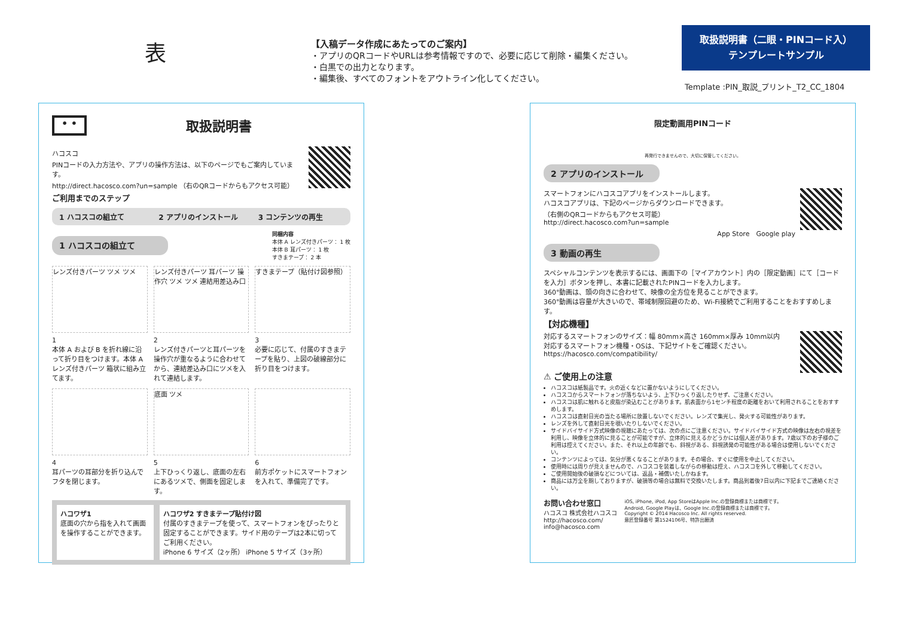表
【入稿データ作成にあたってのご案内】
・アプリのQRコードやURLは参考情報ですので、必要に応じて削除・編集ください。
・白黒での出力となります。
・編集後、すべてのフォントをアウトライン化してください。
取扱説明書（二眼・PINコード入）
テンプレートサンプル
Template :PIN_取説_プリント_T2_CC_1804
• •
取扱説明書
ハコスコ
PINコードの入力方法や、アプリの操作方法は、以下のページでもご案内しています。
http://direct.hacosco.com?un=sample （右のQRコードからもアクセス可能）
ご利用までのステップ
1 ハコスコの組立て 2 アプリのインストール 3 コンテンツの再生
1 ハコスコの組立て
同梱内容
本体 A レンズ付きパーツ： 1 枚
本体 B 耳パーツ： 1 枚
すきまテープ： 2 本
レンズ付きパーツ ツメ ツメ
1
本体 A および B を折れ線に沿って折り目をつけます。本体 A レンズ付きパーツ 箱状に組み立てます。
レンズ付きパーツ 耳パーツ 操作穴 ツメ ツメ 連結用差込み口
2
レンズ付きパーツと耳パーツを操作穴が重なるように合わせてから、連結差込み口にツメを入れて連結します。
すきまテープ（貼付け図参照）
3
必要に応じて、付属のすきまテープを貼り、上図の破線部分に折り目をつけます。
4
耳パーツの耳部分を折り込んでフタを閉じます。
底面 ツメ
5
上下ひっくり返し、底面の左右にあるツメで、側面を固定します。
6
前方ポケットにスマートフォンを入れて、準備完了です。
ハコワザ1
底面の穴から指を入れて画面を操作することができます。
ハコワザ2 すきまテープ貼付け図
付属のすきまテープを使って、スマートフォンをぴったりと固定することができます。サイド用のテープは2本に切ってご利用ください。
iPhone 6 サイズ（2ヶ所） iPhone 5 サイズ（3ヶ所）
限定動画用PINコード
再発行できませんので、大切に保管してください。
2 アプリのインストール
スマートフォンにハコスコアプリをインストールします。
ハコスコアプリは、下記のページからダウンロードできます。
（右側のQRコードからもアクセス可能）
http://direct.hacosco.com?un=sample
App Store　Google play
3 動画の再生
スペシャルコンテンツを表示するには、画面下の［マイアカウント］内の［限定動画］にて［コードを入力］ボタンを押し、本書に記載されたPINコードを入力します。
360°動画は、頭の向きに合わせて、映像の全方位を見ることができます。
360°動画は容量が大きいので、帯域制限回避のため、Wi-Fi接続でご利用することをおすすめします。
【対応機種】
対応するスマートフォンのサイズ：幅 80mm×高さ 160mm×厚み 10mm以内
対応するスマートフォン機種・OSは、下記サイトをご確認ください。
https://hacosco.com/compatibility/
⚠ ご使用上の注意
ハコスコは紙製品です。火の近くなどに置かないようにしてください。
ハコスコからスマートフォンが落ちないよう、上下ひっくり返したりせず、ご注意ください。
ハコスコは肌に触れると皮脂が染込むことがあります。肌表面から1センチ程度の距離をおいて利用されることをおすすめします。
ハコスコは直射日光の当たる場所に放置しないでください。レンズで集光し、発火する可能性があります。
レンズを外して直射日光を覗いたりしないでください。
サイドバイサイド方式映像の視聴にあたっては、次の点にご注意ください。サイドバイサイド方式の映像は左右の視差を利用し、映像を立体的に見ることが可能ですが、立体的に見えるかどうかには個人差があります。7歳以下のお子様のご利用は控えてください。また、それ以上の年齢でも、斜視がある、斜視誘発の可能性がある場合は使用しないでください。
コンテンツによっては、気分が悪くなることがあります。その場合、すぐに使用を中止してください。
使用時には周りが見えませんので、ハコスコを装着しながらの移動は控え、ハコスコを外して移動してください。
ご使用開始後の破損などについては、返品・補償いたしかねます。
商品には万全を期しておりますが、破損等の場合は無料で交換いたします。商品到着後7日以内に下記までご連絡ください。
お問い合わせ窓口
ハコスコ 株式会社ハコスコ
http://hacosco.com/
info@hacosco.com
iOS, iPhone, iPod, App StoreはApple Inc.の登録商標または商標です。
Android, Google Playは、Google Inc.の登録商標または商標です。
Copyright © 2014 Hacosco Inc. All rights reserved.
意匠登録番号 第1524106号、特許出願済